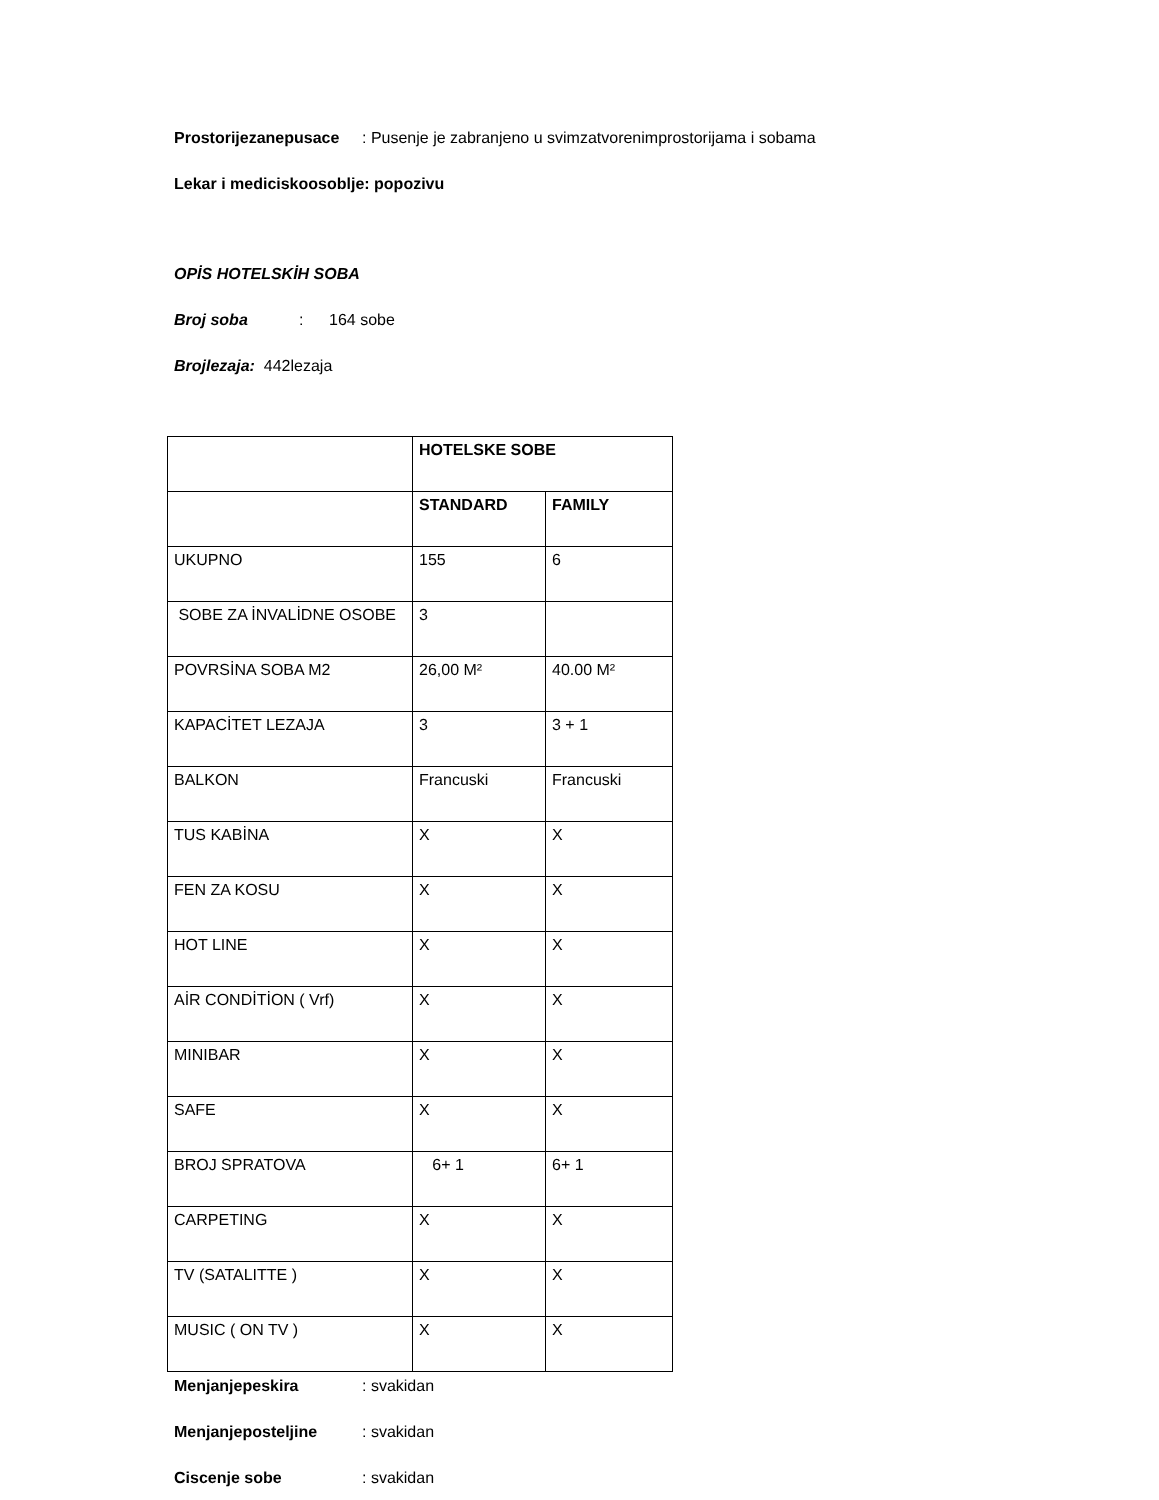Prostorijezanepusace: Pusenje je zabranjeno u svimzatvorenimprostorijama i sobama
Lekar i mediciskoosoblje: popozivu
OPİS HOTELSKİH SOBA
Broj soba: 164 sobe
Brojlezaja: 442lezaja
| | HOTELSKE SOBE | |
| | STANDARD | FAMILY |
| UKUPNO | 155 | 6 |
| SOBE ZA İNVALİDNE OSOBE | 3 | |
| POVRSİNA SOBA M2 | 26,00 M² | 40.00 M² |
| KAPACİTET LEZAJA | 3 | 3 + 1 |
| BALKON | Francuski | Francuski |
| TUS KABİNA | X | X |
| FEN ZA KOSU | X | X |
| HOT LINE | X | X |
| AİR CONDİTİON ( Vrf) | X | X |
| MINIBAR | X | X |
| SAFE | X | X |
| BROJ SPRATOVA | 6+ 1 | 6+ 1 |
| CARPETING | X | X |
| TV (SATALITTE ) | X | X |
| MUSIC ( ON TV ) | X | X |
Menjanjepeskira: svakidan
Menjanjeposteljine: svakidan
Ciscenje sobe: svakidan